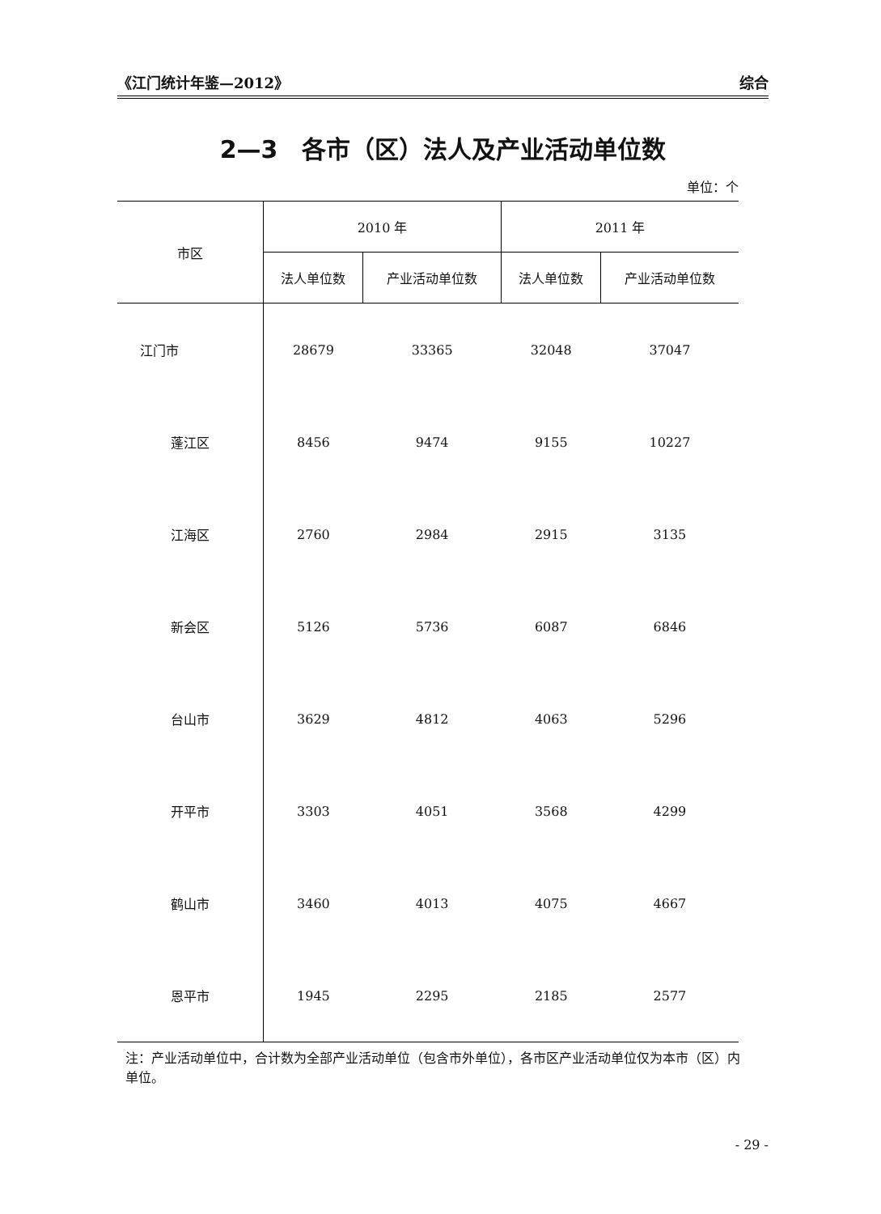《江门统计年鉴—2012》 综合
2—3　各市（区）法人及产业活动单位数
单位：个
| 市区 | 2010 年 | | 2011 年 | |
| --- | --- | --- | --- | --- |
| | 法人单位数 | 产业活动单位数 | 法人单位数 | 产业活动单位数 |
| 江门市 | 28679 | 33365 | 32048 | 37047 |
| 蓬江区 | 8456 | 9474 | 9155 | 10227 |
| 江海区 | 2760 | 2984 | 2915 | 3135 |
| 新会区 | 5126 | 5736 | 6087 | 6846 |
| 台山市 | 3629 | 4812 | 4063 | 5296 |
| 开平市 | 3303 | 4051 | 3568 | 4299 |
| 鹤山市 | 3460 | 4013 | 4075 | 4667 |
| 恩平市 | 1945 | 2295 | 2185 | 2577 |
注：产业活动单位中，合计数为全部产业活动单位（包含市外单位），各市区产业活动单位仅为本市（区）内单位。
- 29 -